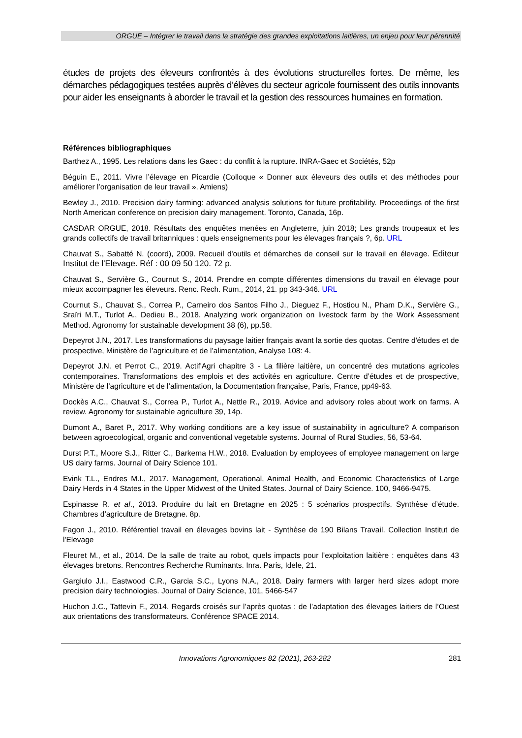ORGUE – Intégrer le travail dans la stratégie des grandes exploitations laitières, un enjeu pour leur pérennité
études de projets des éleveurs confrontés à des évolutions structurelles fortes. De même, les démarches pédagogiques testées auprès d’élèves du secteur agricole fournissent des outils innovants pour aider les enseignants à aborder le travail et la gestion des ressources humaines en formation.
Références bibliographiques
Barthez A., 1995. Les relations dans les Gaec : du conflit à la rupture. INRA-Gaec et Sociétés, 52p
Béguin E., 2011. Vivre l’élevage en Picardie (Colloque « Donner aux éleveurs des outils et des méthodes pour améliorer l’organisation de leur travail ». Amiens)
Bewley J., 2010. Precision dairy farming: advanced analysis solutions for future profitability. Proceedings of the first North American conference on precision dairy management. Toronto, Canada, 16p.
CASDAR ORGUE, 2018. Résultats des enquêtes menées en Angleterre, juin 2018; Les grands troupeaux et les grands collectifs de travail britanniques : quels enseignements pour les élevages français ?, 6p. URL
Chauvat S., Sabatté N. (coord), 2009. Recueil d'outils et démarches de conseil sur le travail en élevage. Editeur Institut de l'Elevage. Réf : 00 09 50 120. 72 p.
Chauvat S., Servière G., Cournut S., 2014. Prendre en compte différentes dimensions du travail en élevage pour mieux accompagner les éleveurs. Renc. Rech. Rum., 2014, 21. pp 343-346. URL
Cournut S., Chauvat S., Correa P., Carneiro dos Santos Filho J., Dieguez F., Hostiou N., Pham D.K., Servière G., Sraïri M.T., Turlot A., Dedieu B., 2018. Analyzing work organization on livestock farm by the Work Assessment Method. Agronomy for sustainable development 38 (6), pp.58.
Depeyrot J.N., 2017. Les transformations du paysage laitier français avant la sortie des quotas. Centre d'études et de prospective, Ministère de l’agriculture et de l’alimentation, Analyse 108: 4.
Depeyrot J.N. et Perrot C., 2019. Actif'Agri chapitre 3 - La filière laitière, un concentré des mutations agricoles contemporaines. Transformations des emplois et des activités en agriculture. Centre d’études et de prospective, Ministère de l’agriculture et de l’alimentation, la Documentation française, Paris, France, pp49-63.
Dockès A.C., Chauvat S., Correa P., Turlot A., Nettle R., 2019. Advice and advisory roles about work on farms. A review. Agronomy for sustainable agriculture 39, 14p.
Dumont A., Baret P., 2017. Why working conditions are a key issue of sustainability in agriculture? A comparison between agroecological, organic and conventional vegetable systems. Journal of Rural Studies, 56, 53-64.
Durst P.T., Moore S.J., Ritter C., Barkema H.W., 2018. Evaluation by employees of employee management on large US dairy farms. Journal of Dairy Science 101.
Evink T.L., Endres M.I., 2017. Management, Operational, Animal Health, and Economic Characteristics of Large Dairy Herds in 4 States in the Upper Midwest of the United States. Journal of Dairy Science. 100, 9466-9475.
Espinasse R. et al., 2013. Produire du lait en Bretagne en 2025 : 5 scénarios prospectifs. Synthèse d’étude. Chambres d’agriculture de Bretagne. 8p.
Fagon J., 2010. Référentiel travail en élevages bovins lait - Synthèse de 190 Bilans Travail. Collection Institut de l'Elevage
Fleuret M., et al., 2014. De la salle de traite au robot, quels impacts pour l’exploitation laitière : enquêtes dans 43 élevages bretons. Rencontres Recherche Ruminants. Inra. Paris, Idele, 21.
Gargiulo J.I., Eastwood C.R., Garcia S.C., Lyons N.A., 2018. Dairy farmers with larger herd sizes adopt more precision dairy technologies. Journal of Dairy Science, 101, 5466-547
Huchon J.C., Tattevin F., 2014. Regards croisés sur l’après quotas : de l’adaptation des élevages laitiers de l’Ouest aux orientations des transformateurs. Conférence SPACE 2014.
Innovations Agronomiques 82 (2021), 263-282 281